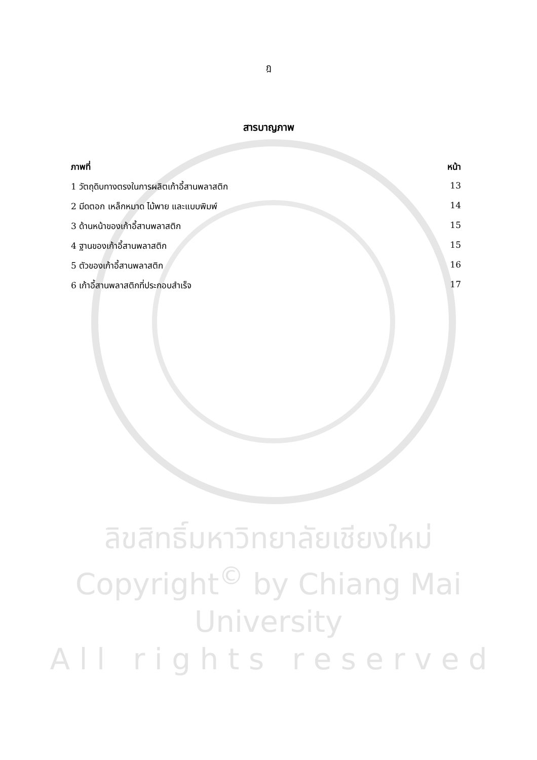ฎ
สารบาญภาพ
ภาพที่ หน้า
1 วัตถุดิบทางตรงในการผลิตเก้าอี้สานพลาสติก 13
2 มีดตอก เหล็กหมาด ไม้พาย และแบบพิมพ์ 14
3 ด้านหน้าของเก้าอี้สานพลาสติก 15
4 ฐานของเก้าอี้สานพลาสติก 15
5 ตัวของเก้าอี้สานพลาสติก 16
6 เก้าอี้สานพลาสติกที่ประกอบสำเร็จ 17
ลิขสิทธิ์มหาวิทยาลัยเชียงใหม่
Copyright<sup>©</sup> by Chiang Mai University
A l l r i g h t s r e s e r v e d